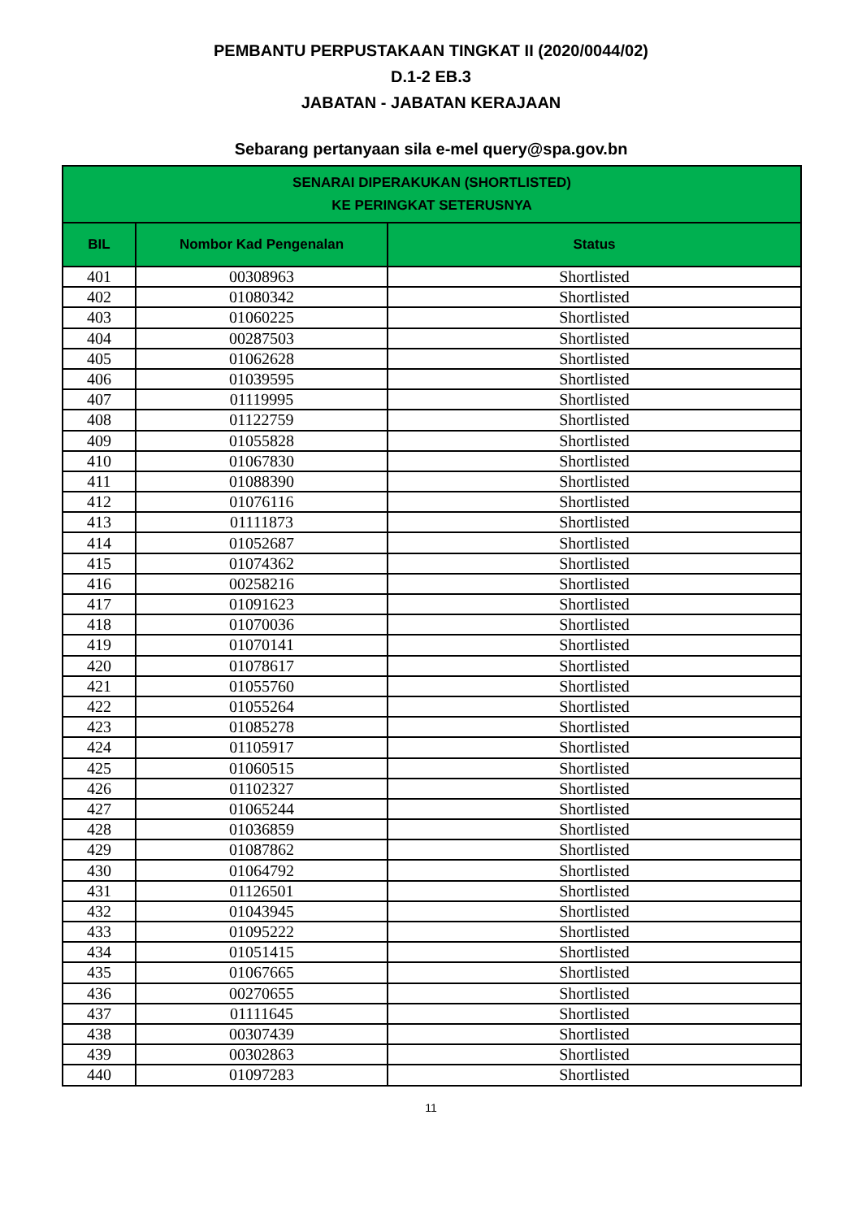PEMBANTU PERPUSTAKAAN TINGKAT II (2020/0044/02)
D.1-2 EB.3
JABATAN - JABATAN KERAJAAN
Sebarang pertanyaan sila e-mel query@spa.gov.bn
| SENARAI DIPERAKUKAN (SHORTLISTED) KE PERINGKAT SETERUSNYA | | |
| --- | --- | --- |
| BIL | Nombor Kad Pengenalan | Status |
| 401 | 00308963 | Shortlisted |
| 402 | 01080342 | Shortlisted |
| 403 | 01060225 | Shortlisted |
| 404 | 00287503 | Shortlisted |
| 405 | 01062628 | Shortlisted |
| 406 | 01039595 | Shortlisted |
| 407 | 01119995 | Shortlisted |
| 408 | 01122759 | Shortlisted |
| 409 | 01055828 | Shortlisted |
| 410 | 01067830 | Shortlisted |
| 411 | 01088390 | Shortlisted |
| 412 | 01076116 | Shortlisted |
| 413 | 01111873 | Shortlisted |
| 414 | 01052687 | Shortlisted |
| 415 | 01074362 | Shortlisted |
| 416 | 00258216 | Shortlisted |
| 417 | 01091623 | Shortlisted |
| 418 | 01070036 | Shortlisted |
| 419 | 01070141 | Shortlisted |
| 420 | 01078617 | Shortlisted |
| 421 | 01055760 | Shortlisted |
| 422 | 01055264 | Shortlisted |
| 423 | 01085278 | Shortlisted |
| 424 | 01105917 | Shortlisted |
| 425 | 01060515 | Shortlisted |
| 426 | 01102327 | Shortlisted |
| 427 | 01065244 | Shortlisted |
| 428 | 01036859 | Shortlisted |
| 429 | 01087862 | Shortlisted |
| 430 | 01064792 | Shortlisted |
| 431 | 01126501 | Shortlisted |
| 432 | 01043945 | Shortlisted |
| 433 | 01095222 | Shortlisted |
| 434 | 01051415 | Shortlisted |
| 435 | 01067665 | Shortlisted |
| 436 | 00270655 | Shortlisted |
| 437 | 01111645 | Shortlisted |
| 438 | 00307439 | Shortlisted |
| 439 | 00302863 | Shortlisted |
| 440 | 01097283 | Shortlisted |
11